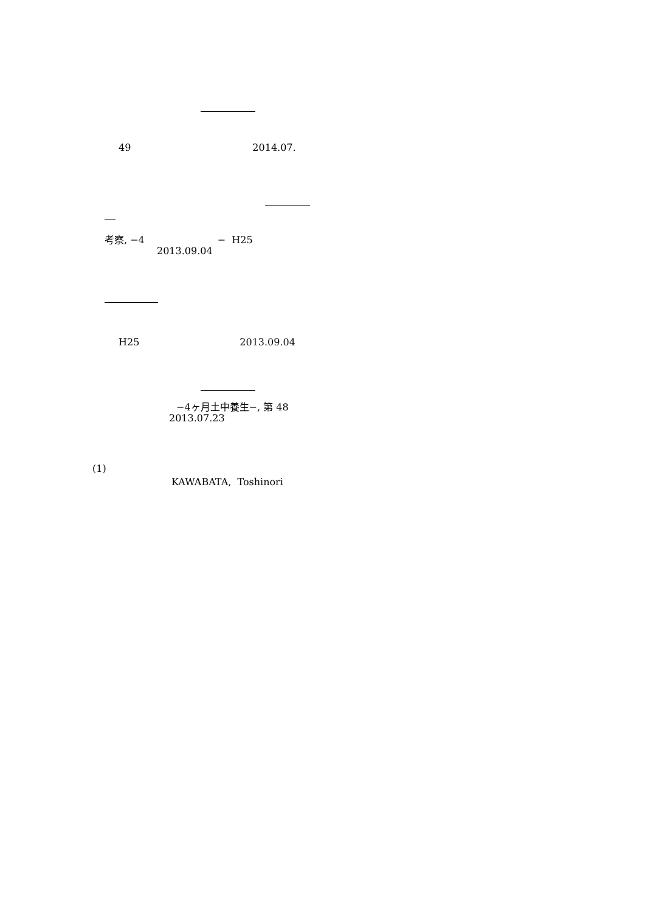49 2014.07.
考察, −4 − H25
2013.09.04
H25 2013.09.04
−4ヶ月土中養生−, 第 48
2013.07.23
(1)
KAWABATA, Toshinori